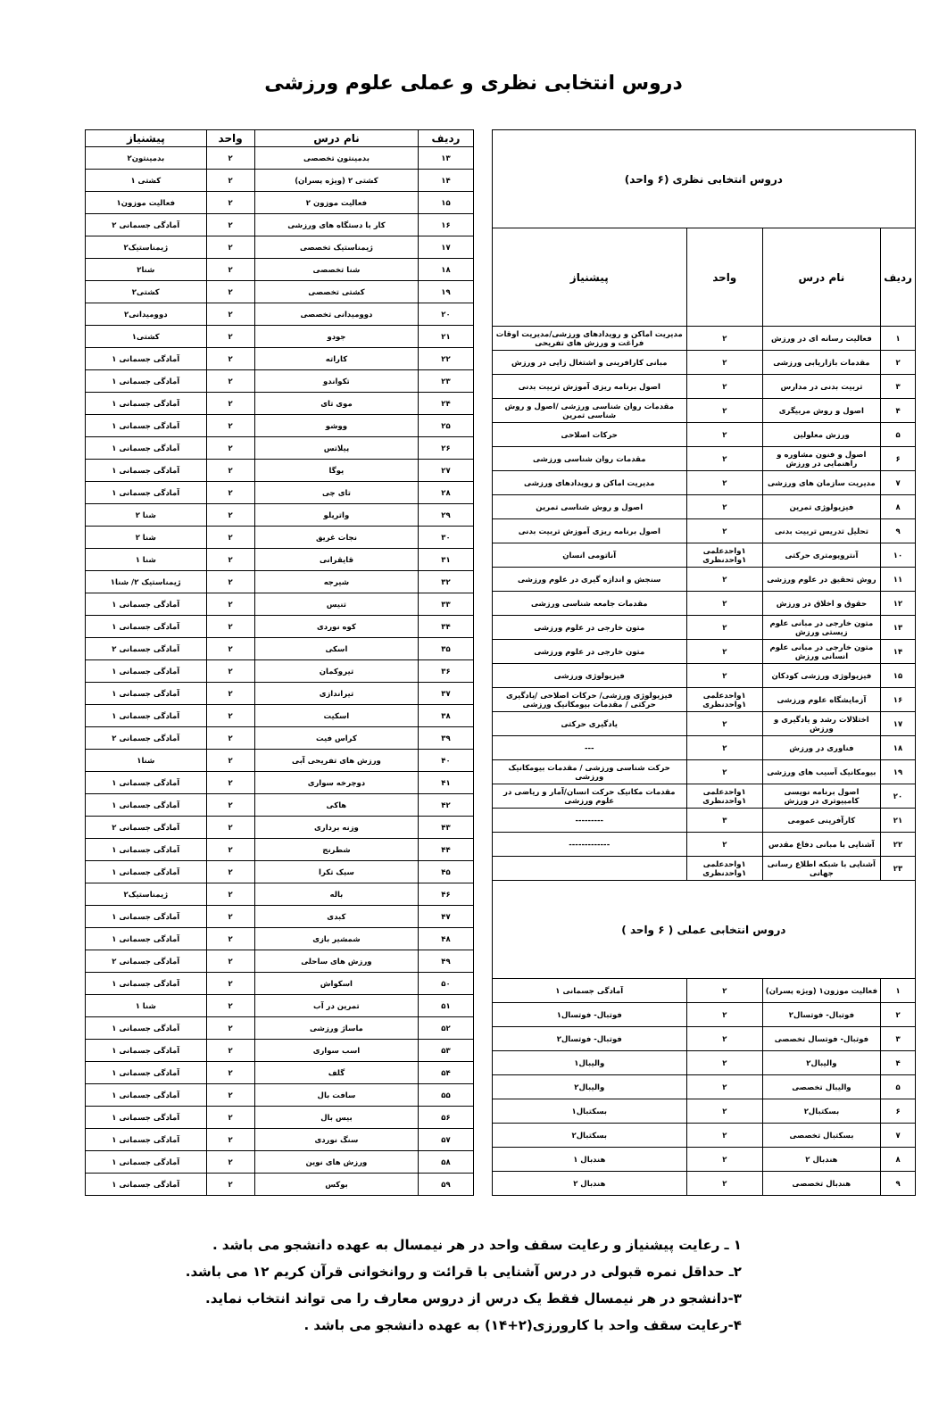دروس انتخابی نظری و عملی علوم ورزشی
| دروس انتخابی نظری (۶ واحد) | | | |
| --- | --- | --- | --- |
| ردیف | نام درس | واحد | پیشنیاز |
| ۱ | فعالیت رسانه ای در ورزش | ۲ | مدیریت اماکن و رویدادهای ورزشی/مدیریت اوقات فراغت و ورزش های تفریحی |
| ۲ | مقدمات بازاریابی ورزشی | ۲ | مبانی کارافرینی و اشتغال زایی در ورزش |
| ۳ | تربیت بدنی در مدارس | ۲ | اصول برنامه ریزی آموزش تربیت بدنی |
| ۴ | اصول و روش مربیگری | ۲ | مقدمات روان شناسی ورزشی /اصول و روش شناسی تمرین |
| ۵ | ورزش معلولین | ۲ | حرکات اصلاحی |
| ۶ | اصول و فنون مشاوره و راهنمایی در ورزش | ۲ | مقدمات روان شناسی ورزشی |
| ۷ | مدیریت سازمان های ورزشی | ۲ | مدیریت اماکن و رویدادهای ورزشی |
| ۸ | فیزیولوژی تمرین | ۲ | اصول و روش شناسی تمرین |
| ۹ | تحلیل تدریس تربیت بدنی | ۲ | اصول برنامه ریزی آموزش تربیت بدنی |
| ۱۰ | آنتروپومتری حرکتی | ۱واحدعلمی ۱واحدنظری | آناتومی انسان |
| ۱۱ | روش تحقیق در علوم ورزشی | ۲ | سنجش و اندازه گیری در علوم ورزشی |
| ۱۲ | حقوق و اخلاق در ورزش | ۲ | مقدمات جامعه شناسی ورزشی |
| ۱۳ | متون خارجی در مبانی علوم زیستی ورزش | ۲ | متون خارجی در علوم ورزشی |
| ۱۴ | متون خارجی در مبانی علوم انسانی ورزش | ۲ | متون خارجی در علوم ورزشی |
| ۱۵ | فیزیولوژی ورزشی کودکان | ۲ | فیزیولوژی ورزشی |
| ۱۶ | آزمایشگاه علوم ورزشی | ۱واحدعلمی ۱واحدنظری | فیزیولوژی ورزشی/ حرکات اصلاحی /یادگیری حرکتی / مقدمات بیومکانیک ورزشی |
| ۱۷ | اختلالات رشد و یادگیری و ورزش | ۲ | یادگیری حرکتی |
| ۱۸ | فناوری در ورزش | ۲ | --- |
| ۱۹ | بیومکانیک آسیب های ورزشی | ۲ | حرکت شناسی ورزشی / مقدمات بیومکانیک ورزشی |
| ۲۰ | اصول برنامه نویسی کامپیوتری در ورزش | ۱واحدعلمی ۱واحدنظری | مقدمات مکانیک حرکت انسان/آمار و ریاضی در علوم ورزشی |
| ۲۱ | کارآفرینی عمومی | ۳ | --------- |
| ۲۲ | آشنایی با مبانی دفاع مقدس | ۲ | ------------- |
| ۲۳ | آشنایی با شبکه اطلاع رسانی جهانی | ۱واحدعلمی ۱واحدنظری | |
| دروس انتخابی عملی ( ۶ واحد ) | | | |
| ۱ | فعالیت موزون۱ (ویژه پسران) | ۲ | آمادگی جسمانی ۱ |
| ۲ | فوتبال- فوتسال۲ | ۲ | فوتبال- فوتسال۱ |
| ۳ | فوتبال- فوتسال تخصصی | ۲ | فوتبال- فوتسال۲ |
| ۴ | والیبال۲ | ۲ | والیبال۱ |
| ۵ | والیبال تخصصی | ۲ | والیبال۲ |
| ۶ | بسکتبال۲ | ۲ | بسکتبال۱ |
| ۷ | بسکتبال تخصصی | ۲ | بسکتبال۲ |
| ۸ | هندبال ۲ | ۲ | هندبال ۱ |
| ۹ | هندبال تخصصی | ۲ | هندبال ۲ |
| ردیف | نام درس | واحد | پیشنیاز |
| --- | --- | --- | --- |
| ۱۳ | بدمینتون تخصصی | ۲ | بدمینتون۲ |
| ۱۴ | کشتی ۲ (ویژه پسران) | ۲ | کشتی ۱ |
| ۱۵ | فعالیت موزون ۲ | ۲ | فعالیت موزون۱ |
| ۱۶ | کار با دستگاه های ورزشی | ۲ | آمادگی جسمانی ۲ |
| ۱۷ | ژیمناستیک تخصصی | ۲ | ژیمناستیک۲ |
| ۱۸ | شنا تخصصی | ۲ | شنا۲ |
| ۱۹ | کشتی تخصصی | ۲ | کشتی۲ |
| ۲۰ | دوومیدانی تخصصی | ۲ | دوومیدانی۲ |
| ۲۱ | جودو | ۲ | کشتی۱ |
| ۲۲ | کاراته | ۲ | آمادگی جسمانی ۱ |
| ۲۳ | تکواندو | ۲ | آمادگی جسمانی ۱ |
| ۲۴ | موی تای | ۲ | آمادگی جسمانی ۱ |
| ۲۵ | ووشو | ۲ | آمادگی جسمانی ۱ |
| ۲۶ | پیلاتس | ۲ | آمادگی جسمانی ۱ |
| ۲۷ | یوگا | ۲ | آمادگی جسمانی ۱ |
| ۲۸ | تای چی | ۲ | آمادگی جسمانی ۱ |
| ۲۹ | واترپلو | ۲ | شنا ۲ |
| ۳۰ | نجات غریق | ۲ | شنا ۲ |
| ۳۱ | قایقرانی | ۲ | شنا ۱ |
| ۳۲ | شیرجه | ۲ | ژیمناستیک ۲/ شنا۱ |
| ۳۳ | تنیس | ۲ | آمادگی جسمانی ۱ |
| ۳۴ | کوه نوردی | ۲ | آمادگی جسمانی ۱ |
| ۳۵ | اسکی | ۲ | آمادگی جسمانی ۲ |
| ۳۶ | تیروکمان | ۲ | آمادگی جسمانی ۱ |
| ۳۷ | تیراندازی | ۲ | آمادگی جسمانی ۱ |
| ۳۸ | اسکیت | ۲ | آمادگی جسمانی ۱ |
| ۳۹ | کراس فیت | ۲ | آمادگی جسمانی ۲ |
| ۴۰ | ورزش های تفریحی آبی | ۲ | شنا۱ |
| ۴۱ | دوچرخه سواری | ۲ | آمادگی جسمانی ۱ |
| ۴۲ | هاکی | ۲ | آمادگی جسمانی ۱ |
| ۴۳ | وزنه برداری | ۲ | آمادگی جسمانی ۲ |
| ۴۴ | شطرنج | ۲ | آمادگی جسمانی ۱ |
| ۴۵ | سپک تکرا | ۲ | آمادگی جسمانی ۱ |
| ۴۶ | باله | ۲ | ژیمناستیک۲ |
| ۴۷ | کبدی | ۲ | آمادگی جسمانی ۱ |
| ۴۸ | شمشیر بازی | ۲ | آمادگی جسمانی ۱ |
| ۴۹ | ورزش های ساحلی | ۲ | آمادگی جسمانی ۲ |
| ۵۰ | اسکواش | ۲ | آمادگی جسمانی ۱ |
| ۵۱ | تمرین در آب | ۲ | شنا ۱ |
| ۵۲ | ماساژ ورزشی | ۲ | آمادگی جسمانی ۱ |
| ۵۳ | اسب سواری | ۲ | آمادگی جسمانی ۱ |
| ۵۴ | گلف | ۲ | آمادگی جسمانی ۱ |
| ۵۵ | سافت بال | ۲ | آمادگی جسمانی ۱ |
| ۵۶ | بیس بال | ۲ | آمادگی جسمانی ۱ |
| ۵۷ | سنگ نوردی | ۲ | آمادگی جسمانی ۱ |
| ۵۸ | ورزش های نوین | ۲ | آمادگی جسمانی ۱ |
| ۵۹ | بوکس | ۲ | آمادگی جسمانی ۱ |
۱ ـ رعایت پیشنیاز و رعایت سقف واحد در هر نیمسال به عهده دانشجو می باشد .
۲ـ حداقل نمره قبولی در درس آشنایی با قرائت و روانخوانی قرآن کریم ۱۲ می باشد.
۳-دانشجو در هر نیمسال فقط یک درس از دروس معارف را می تواند انتخاب نماید.
۴-رعایت سقف واحد با کارورزی(۲+۱۴) به عهده دانشجو می باشد .